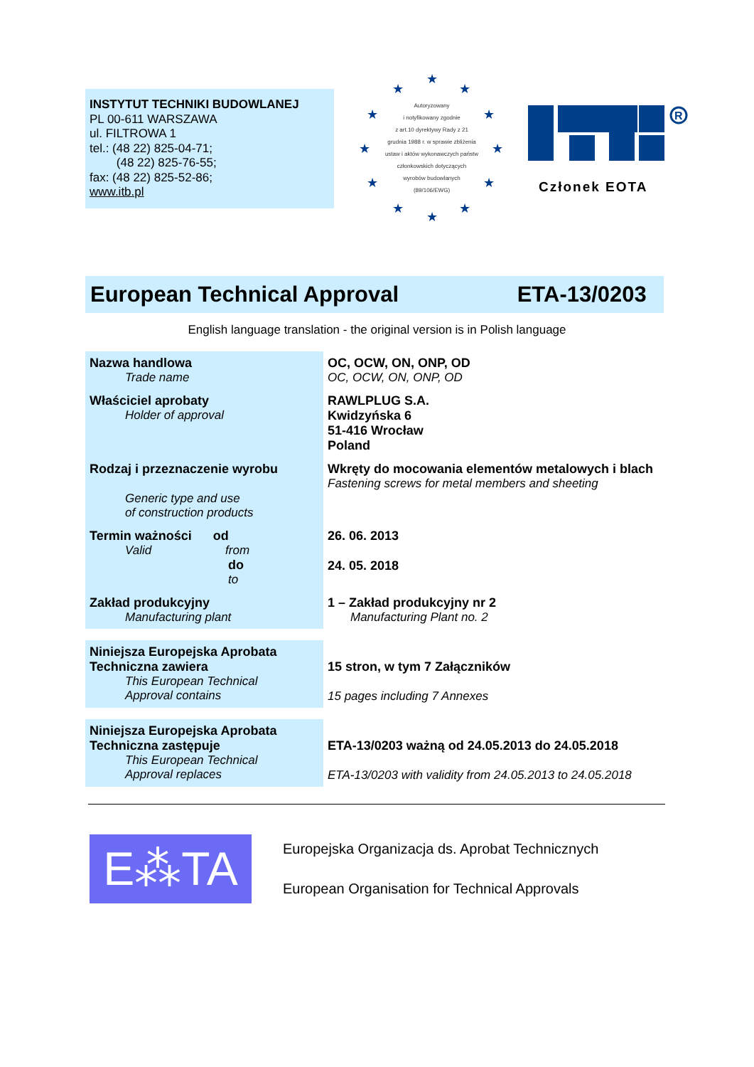INSTYTUT TECHNIKI BUDOWLANEJ
PL 00-611 WARSZAWA
ul. FILTROWA 1
tel.: (48 22) 825-04-71;
(48 22) 825-76-55;
fax: (48 22) 825-52-86;
www.itb.pl
Autoryzowany
i notyfikowany zgodnie
z art.10 dyrektywy Rady z 21
grudnia 1988 r. w sprawie zbliżenia
ustaw i aktów wykonawczych państw
członkowskich dotyczących
wyrobów budowlanych
(89/106/EWG)
★
★ ★
★ ★
★ ★
★ ★
★ ★
★
R
Członek EOTA
European Technical Approval ETA-13/0203
English language translation - the original version is in Polish language
| Nazwa handlowa Trade name | OC, OCW, ON, ONP, OD OC, OCW, ON, ONP, OD |
| Właściciel aprobaty Holder of approval | RAWLPLUG S.A. Kwidzyńska 6 51-416 Wrocław Poland |
| Rodzaj i przeznaczenie wyrobu Generic type and use of construction products | Wkręty do mocowania elementów metalowych i blach Fastening screws for metal members and sheeting |
| Termin ważności od Valid from do to | 26. 06. 2013 24. 05. 2018 |
| Zakład produkcyjny Manufacturing plant | 1 – Zakład produkcyjny nr 2 Manufacturing Plant no. 2 |
| Niniejsza Europejska Aprobata Techniczna zawiera This European Technical Approval contains | 15 stron, w tym 7 Załączników 15 pages including 7 Annexes |
| Niniejsza Europejska Aprobata Techniczna zastępuje This European Technical Approval replaces | ETA-13/0203 ważną od 24.05.2013 do 24.05.2018 ETA-13/0203 with validity from 24.05.2013 to 24.05.2018 |
E⁂TA
Europejska Organizacja ds. Aprobat Technicznych
European Organisation for Technical Approvals